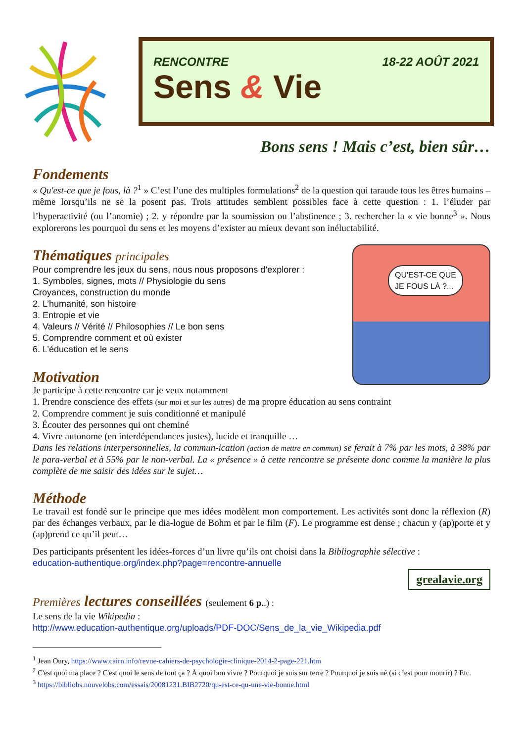RENCONTRE 18-22 AOÛT 2021
Sens & Vie
Bons sens ! Mais c’est, bien sûr…
Fondements
« Qu'est-ce que je fous, là ?<sup>1</sup> » C’est l’une des multiples formulations<sup>2</sup> de la question qui taraude tous les êtres humains – même lorsqu’ils ne se la posent pas. Trois attitudes semblent possibles face à cette question : 1. l’éluder par l’hyperactivité (ou l’anomie) ; 2. y répondre par la soumission ou l’abstinence ; 3. rechercher la « vie bonne<sup>3</sup> ». Nous explorerons les pourquoi du sens et les moyens d’exister au mieux devant son inéluctabilité.
Thématiques principales
QU'EST-CE QUE
JE FOUS LÀ ?...
Pour comprendre les jeux du sens, nous nous proposons d’explorer :
1. Symboles, signes, mots // Physiologie du sens
Croyances, construction du monde
2. L’humanité, son histoire
3. Entropie et vie
4. Valeurs // Vérité // Philosophies // Le bon sens
5. Comprendre comment et où exister
6. L’éducation et le sens
Motivation
Je participe à cette rencontre car je veux notamment
1. Prendre conscience des effets (sur moi et sur les autres) de ma propre éducation au sens contraint
2. Comprendre comment je suis conditionné et manipulé
3. Écouter des personnes qui ont cheminé
4. Vivre autonome (en interdépendances justes), lucide et tranquille …
Dans les relations interpersonnelles, la commun-ication (action de mettre en commun) se ferait à 7% par les mots, à 38% par le para-verbal et à 55% par le non-verbal. La « présence » à cette rencontre se présente donc comme la manière la plus complète de me saisir des idées sur le sujet…
Méthode
Le travail est fondé sur le principe que mes idées modèlent mon comportement. Les activités sont donc la réflexion (R) par des échanges verbaux, par le dia-logue de Bohm et par le film (F). Le programme est dense ; chacun y (ap)porte et y (ap)prend ce qu’il peut…
Des participants présentent les idées-forces d’un livre qu’ils ont choisi dans la Bibliographie sélective :
education-authentique.org/index.php?page=rencontre-annuelle
grealavie.org
Premières lectures conseillées (seulement 6 p..) :
Le sens de la vie Wikipedia :
http://www.education-authentique.org/uploads/PDF-DOC/Sens_de_la_vie_Wikipedia.pdf
<sup>1</sup> Jean Oury, https://www.cairn.info/revue-cahiers-de-psychologie-clinique-2014-2-page-221.htm
<sup>2</sup> C'est quoi ma place ? C'est quoi le sens de tout ça ? À quoi bon vivre ? Pourquoi je suis sur terre ? Pourquoi je suis né (si c’est pour mourir) ? Etc.
<sup>3</sup> https://bibliobs.nouvelobs.com/essais/20081231.BIB2720/qu-est-ce-qu-une-vie-bonne.html